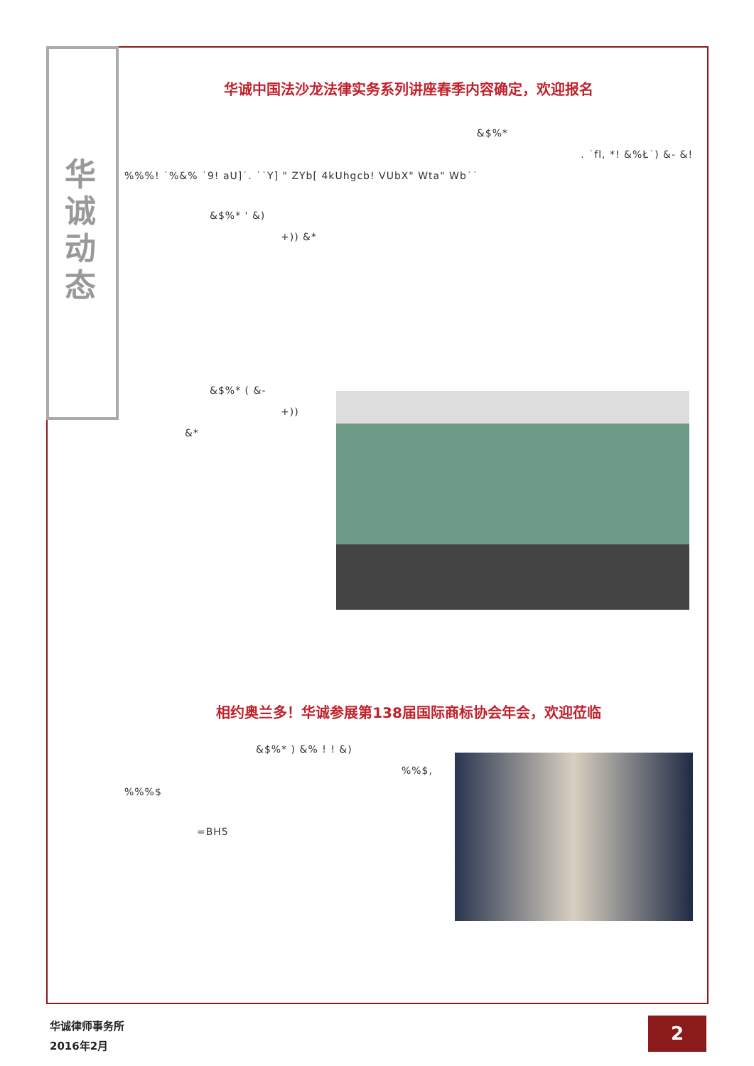华
诚
动
态
华诚中国法沙龙法律实务系列讲座春季内容确定，欢迎报名
&$%*
. ˙fl, *! &%Ł˙) &- &!
%%%! ˙%&% ˙9! aU]˙. ˙˙Y] " ZYb[ 4kUhgcb! VUbX" Wta" Wb˙˙
&$%* ' &)
+)) &*
&$%* ( &-
+))
&*
相约奥兰多！华诚参展第138届国际商标协会年会，欢迎莅临
&$%* ) &% ! ! &)
%%$,
%%%$
=BH5
华诚律师事务所
2016年2月
2